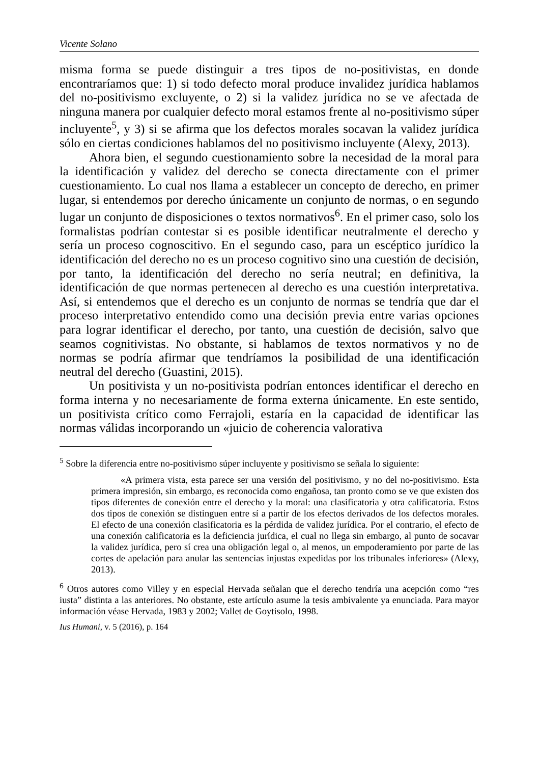Vicente Solano
misma forma se puede distinguir a tres tipos de no-positivistas, en donde encontraríamos que: 1) si todo defecto moral produce invalidez jurídica hablamos del no-positivismo excluyente, o 2) si la validez jurídica no se ve afectada de ninguna manera por cualquier defecto moral estamos frente al no-positivismo súper incluyente<sup>5</sup>, y 3) si se afirma que los defectos morales socavan la validez jurídica sólo en ciertas condiciones hablamos del no positivismo incluyente (Alexy, 2013).
Ahora bien, el segundo cuestionamiento sobre la necesidad de la moral para la identificación y validez del derecho se conecta directamente con el primer cuestionamiento. Lo cual nos llama a establecer un concepto de derecho, en primer lugar, si entendemos por derecho únicamente un conjunto de normas, o en segundo lugar un conjunto de disposiciones o textos normativos<sup>6</sup>. En el primer caso, solo los formalistas podrían contestar si es posible identificar neutralmente el derecho y sería un proceso cognoscitivo. En el segundo caso, para un escéptico jurídico la identificación del derecho no es un proceso cognitivo sino una cuestión de decisión, por tanto, la identificación del derecho no sería neutral; en definitiva, la identificación de que normas pertenecen al derecho es una cuestión interpretativa. Así, si entendemos que el derecho es un conjunto de normas se tendría que dar el proceso interpretativo entendido como una decisión previa entre varias opciones para lograr identificar el derecho, por tanto, una cuestión de decisión, salvo que seamos cognitivistas. No obstante, si hablamos de textos normativos y no de normas se podría afirmar que tendríamos la posibilidad de una identificación neutral del derecho (Guastini, 2015).
Un positivista y un no-positivista podrían entonces identificar el derecho en forma interna y no necesariamente de forma externa únicamente. En este sentido, un positivista crítico como Ferrajoli, estaría en la capacidad de identificar las normas válidas incorporando un «juicio de coherencia valorativa
<sup>5</sup> Sobre la diferencia entre no-positivismo súper incluyente y positivismo se señala lo siguiente:
«A primera vista, esta parece ser una versión del positivismo, y no del no-positivismo. Esta primera impresión, sin embargo, es reconocida como engañosa, tan pronto como se ve que existen dos tipos diferentes de conexión entre el derecho y la moral: una clasificatoria y otra calificatoria. Estos dos tipos de conexión se distinguen entre sí a partir de los efectos derivados de los defectos morales. El efecto de una conexión clasificatoria es la pérdida de validez jurídica. Por el contrario, el efecto de una conexión calificatoria es la deficiencia jurídica, el cual no llega sin embargo, al punto de socavar la validez jurídica, pero sí crea una obligación legal o, al menos, un empoderamiento por parte de las cortes de apelación para anular las sentencias injustas expedidas por los tribunales inferiores» (Alexy, 2013).
<sup>6</sup> Otros autores como Villey y en especial Hervada señalan que el derecho tendría una acepción como “res iusta” distinta a las anteriores. No obstante, este artículo asume la tesis ambivalente ya enunciada. Para mayor información véase Hervada, 1983 y 2002; Vallet de Goytisolo, 1998.
Ius Humani, v. 5 (2016), p. 164